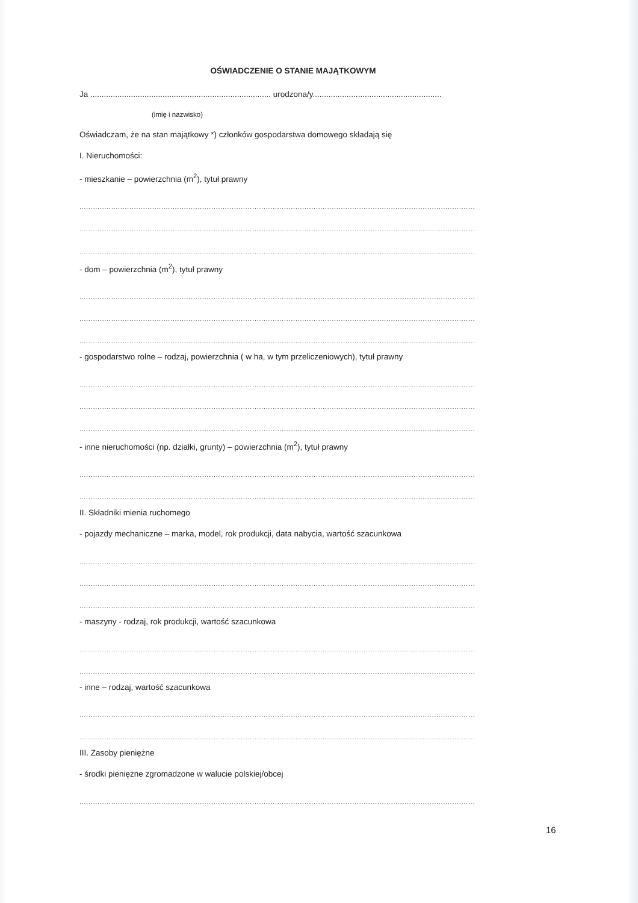OŚWIADCZENIE O STANIE MAJĄTKOWYM
Ja ................................................................................ urodzona/y.........................................................
(imię i nazwisko)
Oświadczam, że na stan majątkowy *) członków gospodarstwa domowego składają się
I. Nieruchomości:
- mieszkanie – powierzchnia (m<sup>2</sup>), tytuł prawny
..............................................................................................................................................................................
..............................................................................................................................................................................
..............................................................................................................................................................................
- dom – powierzchnia (m<sup>2</sup>), tytuł prawny
..............................................................................................................................................................................
..............................................................................................................................................................................
..............................................................................................................................................................................
- gospodarstwo rolne – rodzaj, powierzchnia ( w ha, w tym przeliczeniowych), tytuł prawny
..............................................................................................................................................................................
..............................................................................................................................................................................
..............................................................................................................................................................................
- inne nieruchomości (np. działki, grunty) – powierzchnia (m<sup>2</sup>), tytuł prawny
..............................................................................................................................................................................
..............................................................................................................................................................................
II. Składniki mienia ruchomego
- pojazdy mechaniczne – marka, model, rok produkcji, data nabycia, wartość szacunkowa
..............................................................................................................................................................................
..............................................................................................................................................................................
..............................................................................................................................................................................
- maszyny - rodzaj, rok produkcji, wartość szacunkowa
..............................................................................................................................................................................
..............................................................................................................................................................................
- inne – rodzaj, wartość szacunkowa
..............................................................................................................................................................................
..............................................................................................................................................................................
III. Zasoby pieniężne
- środki pieniężne zgromadzone w walucie polskiej/obcej
..............................................................................................................................................................................
16